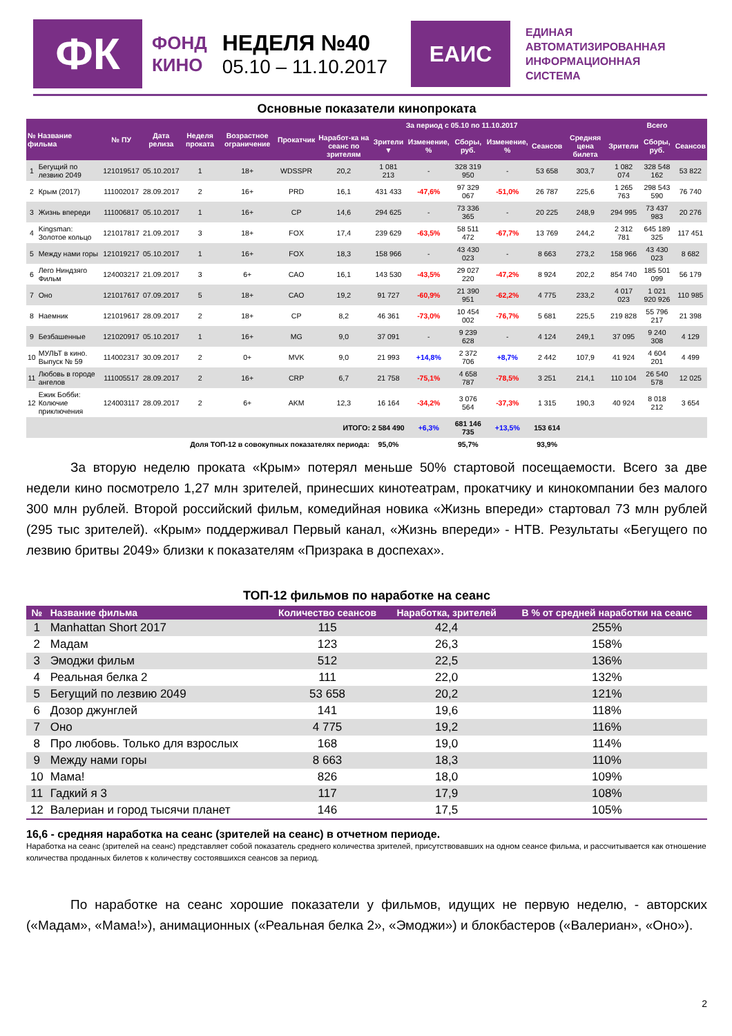ФК
ФОНД
КИНО
НЕДЕЛЯ №40
05.10 – 11.10.2017
ЕАИС
ЕДИНАЯ
АВТОМАТИЗИРОВАННАЯ
ИНФОРМАЦИОННАЯ
СИСТЕМА
Основные показатели кинопроката
| № Название фильма | | № ПУ | Дата релиза | Неделя проката | Возрастное ограничение | Прокатчик | За период с 05.10 по 11.10.2017 | | | | | | | Всего | | |
| --- | --- | --- | --- | --- | --- | --- | --- | --- | --- | --- | --- | --- | --- | --- | --- | --- |
| | | | | | | | Наработ-ка на сеанс по зрителям | Зрители ▼ | Изменение, % | Сборы, руб. | Изменение, % | Сеансов | Средняя цена билета | Зрители | Сборы, руб. | Сеансов |
| 1 | Бегущий по лезвию 2049 | 121019517 | 05.10.2017 | 1 | 18+ | WDSSPR | 20,2 | 1 081 213 | - | 328 319 950 | - | 53 658 | 303,7 | 1 082 074 | 328 548 162 | 53 822 |
| 2 | Крым (2017) | 111002017 | 28.09.2017 | 2 | 16+ | PRD | 16,1 | 431 433 | -47,6% | 97 329 067 | -51,0% | 26 787 | 225,6 | 1 265 763 | 298 543 590 | 76 740 |
| 3 | Жизнь впереди | 111006817 | 05.10.2017 | 1 | 16+ | CP | 14,6 | 294 625 | - | 73 336 365 | - | 20 225 | 248,9 | 294 995 | 73 437 983 | 20 276 |
| 4 | Kingsman: Золотое кольцо | 121017817 | 21.09.2017 | 3 | 18+ | FOX | 17,4 | 239 629 | -63,5% | 58 511 472 | -67,7% | 13 769 | 244,2 | 2 312 781 | 645 189 325 | 117 451 |
| 5 | Между нами горы | 121019217 | 05.10.2017 | 1 | 16+ | FOX | 18,3 | 158 966 | - | 43 430 023 | - | 8 663 | 273,2 | 158 966 | 43 430 023 | 8 682 |
| 6 | Лего Ниндзяго Фильм | 124003217 | 21.09.2017 | 3 | 6+ | CAO | 16,1 | 143 530 | -43,5% | 29 027 220 | -47,2% | 8 924 | 202,2 | 854 740 | 185 501 099 | 56 179 |
| 7 | Оно | 121017617 | 07.09.2017 | 5 | 18+ | CAO | 19,2 | 91 727 | -60,9% | 21 390 951 | -62,2% | 4 775 | 233,2 | 4 017 023 | 1 021 920 926 | 110 985 |
| 8 | Наемник | 121019617 | 28.09.2017 | 2 | 18+ | CP | 8,2 | 46 361 | -73,0% | 10 454 002 | -76,7% | 5 681 | 225,5 | 219 828 | 55 796 217 | 21 398 |
| 9 | Безбашенные | 121020917 | 05.10.2017 | 1 | 16+ | MG | 9,0 | 37 091 | - | 9 239 628 | - | 4 124 | 249,1 | 37 095 | 9 240 308 | 4 129 |
| 10 | МУЛЬТ в кино. Выпуск № 59 | 114002317 | 30.09.2017 | 2 | 0+ | MVK | 9,0 | 21 993 | +14,8% | 2 372 706 | +8,7% | 2 442 | 107,9 | 41 924 | 4 604 201 | 4 499 |
| 11 | Любовь в городе ангелов | 111005517 | 28.09.2017 | 2 | 16+ | CRP | 6,7 | 21 758 | -75,1% | 4 658 787 | -78,5% | 3 251 | 214,1 | 110 104 | 26 540 578 | 12 025 |
| 12 | Ежик Бобби: Колючие приключения | 124003117 | 28.09.2017 | 2 | 6+ | AKM | 12,3 | 16 164 | -34,2% | 3 076 564 | -37,3% | 1 315 | 190,3 | 40 924 | 8 018 212 | 3 654 |
| ИТОГО: 2 584 490 | | | | | | | | | +6,3% | 681 146 735 | +13,5% | 153 614 | | | | |
| Доля ТОП-12 в совокупных показателях периода: | | | | | | | | 95,0% | | 95,7% | | 93,9% | | | | |
За вторую неделю проката «Крым» потерял меньше 50% стартовой посещаемости. Всего за две недели кино посмотрело 1,27 млн зрителей, принесших кинотеатрам, прокатчику и кинокомпании без малого 300 млн рублей. Второй российский фильм, комедийная новика «Жизнь впереди» стартовал 73 млн рублей (295 тыс зрителей). «Крым» поддерживал Первый канал, «Жизнь впереди» - НТВ. Результаты «Бегущего по лезвию бритвы 2049» близки к показателям «Призрака в доспехах».
ТОП-12 фильмов по наработке на сеанс
| № | Название фильма | Количество сеансов | Наработка, зрителей | В % от средней наработки на сеанс |
| --- | --- | --- | --- | --- |
| 1 | Manhattan Short 2017 | 115 | 42,4 | 255% |
| 2 | Мадам | 123 | 26,3 | 158% |
| 3 | Эмоджи фильм | 512 | 22,5 | 136% |
| 4 | Реальная белка 2 | 111 | 22,0 | 132% |
| 5 | Бегущий по лезвию 2049 | 53 658 | 20,2 | 121% |
| 6 | Дозор джунглей | 141 | 19,6 | 118% |
| 7 | Оно | 4 775 | 19,2 | 116% |
| 8 | Про любовь. Только для взрослых | 168 | 19,0 | 114% |
| 9 | Между нами горы | 8 663 | 18,3 | 110% |
| 10 | Мама! | 826 | 18,0 | 109% |
| 11 | Гадкий я 3 | 117 | 17,9 | 108% |
| 12 | Валериан и город тысячи планет | 146 | 17,5 | 105% |
16,6 - средняя наработка на сеанс (зрителей на сеанс) в отчетном периоде.
Наработка на сеанс (зрителей на сеанс) представляет собой показатель среднего количества зрителей, присутствовавших на одном сеансе фильма, и рассчитывается как отношение количества проданных билетов к количеству состоявшихся сеансов за период.
По наработке на сеанс хорошие показатели у фильмов, идущих не первую неделю, - авторских («Мадам», «Мама!»), анимационных («Реальная белка 2», «Эмоджи») и блокбастеров («Валериан», «Оно»).
2